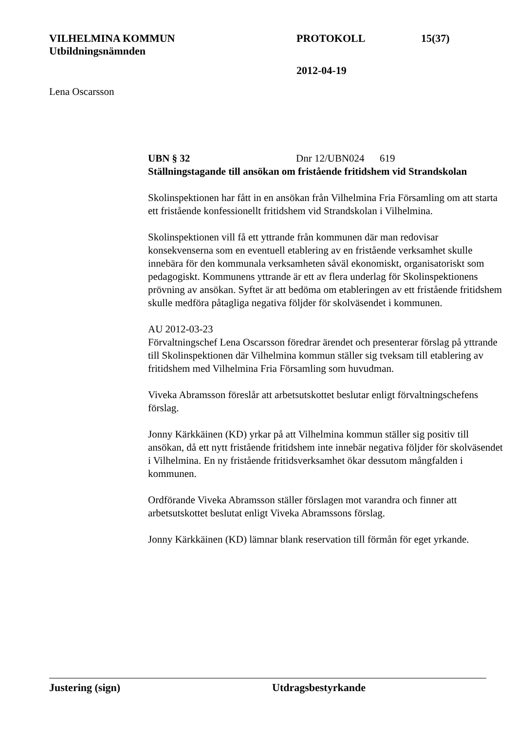VILHELMINA KOMMUN PROTOKOLL 15(37)
Utbildningsnämnden
2012-04-19
Lena Oscarsson
UBN § 32 Dnr 12/UBN024 619
Ställningstagande till ansökan om fristående fritidshem vid Strandskolan
Skolinspektionen har fått in en ansökan från Vilhelmina Fria Församling om att starta ett fristående konfessionellt fritidshem vid Strandskolan i Vilhelmina.
Skolinspektionen vill få ett yttrande från kommunen där man redovisar konsekvenserna som en eventuell etablering av en fristående verksamhet skulle innebära för den kommunala verksamheten såväl ekonomiskt, organisatoriskt som pedagogiskt. Kommunens yttrande är ett av flera underlag för Skolinspektionens prövning av ansökan. Syftet är att bedöma om etableringen av ett fristående fritidshem skulle medföra påtagliga negativa följder för skolväsendet i kommunen.
AU 2012-03-23
Förvaltningschef Lena Oscarsson föredrar ärendet och presenterar förslag på yttrande till Skolinspektionen där Vilhelmina kommun ställer sig tveksam till etablering av fritidshem med Vilhelmina Fria Församling som huvudman.
Viveka Abramsson föreslår att arbetsutskottet beslutar enligt förvaltningschefens förslag.
Jonny Kärkkäinen (KD) yrkar på att Vilhelmina kommun ställer sig positiv till ansökan, då ett nytt fristående fritidshem inte innebär negativa följder för skolväsendet i Vilhelmina. En ny fristående fritidsverksamhet ökar dessutom mångfalden i kommunen.
Ordförande Viveka Abramsson ställer förslagen mot varandra och finner att arbetsutskottet beslutat enligt Viveka Abramssons förslag.
Jonny Kärkkäinen (KD) lämnar blank reservation till förmån för eget yrkande.
Justering (sign) Utdragsbestyrkande